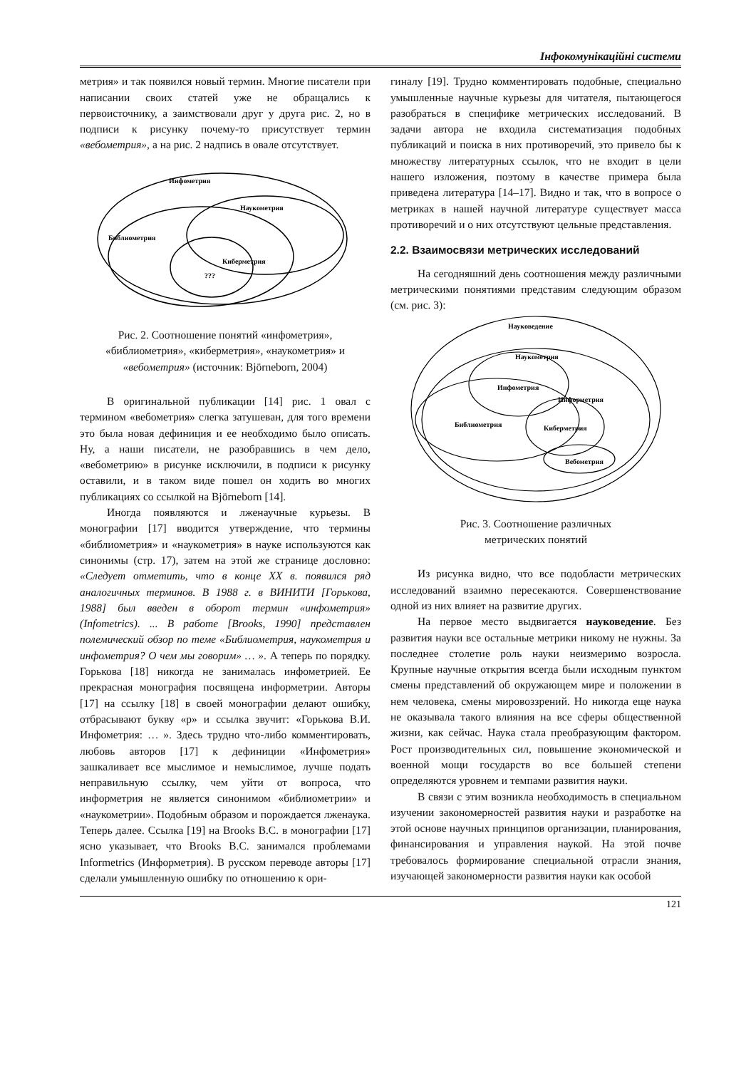Інфокомунікаційні системи
метрия» и так появился новый термин. Многие писатели при написании своих статей уже не обращались к первоисточнику, а заимствовали друг у друга рис. 2, но в подписи к рисунку почему-то присутствует термин «вебометрия», а на рис. 2 надпись в овале отсутствует.
Инфометрия
Наукометрия
Библиометрия
Киберметрия
???
Рис. 2. Соотношение понятий «инфометрия», «библиометрия», «киберметрия», «наукометрия» и «вебометрия» (источник: Björneborn, 2004)
В оригинальной публикации [14] рис. 1 овал с термином «вебометрия» слегка затушеван, для того времени это была новая дефиниция и ее необходимо было описать. Ну, а наши писатели, не разобравшись в чем дело, «вебометрию» в рисунке исключили, в подписи к рисунку оставили, и в таком виде пошел он ходить во многих публикациях со ссылкой на Björneborn [14].
Иногда появляются и лженаучные курьезы. В монографии [17] вводится утверждение, что термины «библиометрия» и «наукометрия» в науке используются как синонимы (стр. 17), затем на этой же странице дословно: «Следует отметить, что в конце XX в. появился ряд аналогичных терминов. В 1988 г. в ВИНИТИ [Горькова, 1988] был введен в оборот термин «инфометрия» (Infometrics). ... В работе [Brooks, 1990] представлен полемический обзор по теме «Библиометрия, наукометрия и инфометрия? О чем мы говорим» … ». А теперь по порядку. Горькова [18] никогда не занималась инфометрией. Ее прекрасная монография посвящена информетрии. Авторы [17] на ссылку [18] в своей монографии делают ошибку, отбрасывают букву «р» и ссылка звучит: «Горькова В.И. Инфометрия: … ». Здесь трудно что-либо комментировать, любовь авторов [17] к дефиниции «Инфометрия» зашкаливает все мыслимое и немыслимое, лучше подать неправильную ссылку, чем уйти от вопроса, что информетрия не является синонимом «библиометрии» и «наукометрии». Подобным образом и порождается лженаука. Теперь далее. Ссылка [19] на Brooks B.C. в монографии [17] ясно указывает, что Brooks B.C. занимался проблемами Informetrics (Информетрия). В русском переводе авторы [17] сделали умышленную ошибку по отношению к ори-
гиналу [19]. Трудно комментировать подобные, специально умышленные научные курьезы для читателя, пытающегося разобраться в специфике метрических исследований. В задачи автора не входила систематизация подобных публикаций и поиска в них противоречий, это привело бы к множеству литературных ссылок, что не входит в цели нашего изложения, поэтому в качестве примера была приведена литература [14–17]. Видно и так, что в вопросе о метриках в нашей научной литературе существует масса противоречий и о них отсутствуют цельные представления.
2.2. Взаимосвязи метрических исследований
На сегодняшний день соотношения между различными метрическими понятиями представим следующим образом (см. рис. 3):
Науковедение
Наукометрия
Информетрия
Инфометрия
Библиометрия
Киберметрия
Вебометрия
Рис. 3. Соотношение различных
метрических понятий
Из рисунка видно, что все подобласти метрических исследований взаимно пересекаются. Совершенствование одной из них влияет на развитие других.
На первое место выдвигается науковедение. Без развития науки все остальные метрики никому не нужны. За последнее столетие роль науки неизмеримо возросла. Крупные научные открытия всегда были исходным пунктом смены представлений об окружающем мире и положении в нем человека, смены мировоззрений. Но никогда еще наука не оказывала такого влияния на все сферы общественной жизни, как сейчас. Наука стала преобразующим фактором. Рост производительных сил, повышение экономической и военной мощи государств во все большей степени определяются уровнем и темпами развития науки.
В связи с этим возникла необходимость в специальном изучении закономерностей развития науки и разработке на этой основе научных принципов организации, планирования, финансирования и управления наукой. На этой почве требовалось формирование специальной отрасли знания, изучающей закономерности развития науки как особой
121